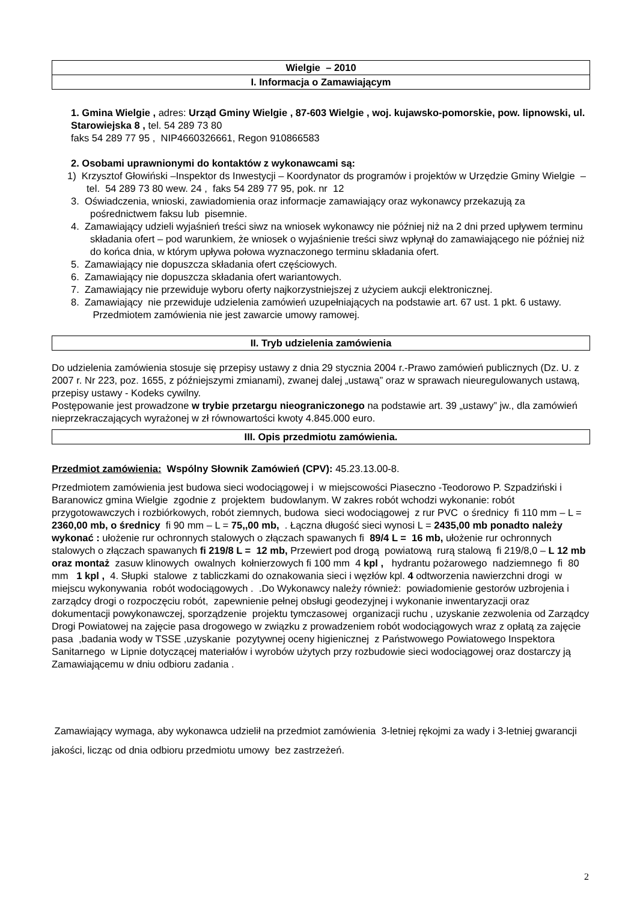Wielgie – 2010
I. Informacja o Zamawiającym
1. Gmina Wielgie , adres: Urząd Gminy Wielgie , 87-603 Wielgie , woj. kujawsko-pomorskie, pow. lipnowski, ul. Starowiejska 8 , tel. 54 289 73 80
faks 54 289 77 95 , NIP4660326661, Regon 910866583
2. Osobami uprawnionymi do kontaktów z wykonawcami są:
1) Krzysztof Głowiński –Inspektor ds Inwestycji – Koordynator ds programów i projektów w Urzędzie Gminy Wielgie – tel. 54 289 73 80 wew. 24 , faks 54 289 77 95, pok. nr 12
3. Oświadczenia, wnioski, zawiadomienia oraz informacje zamawiający oraz wykonawcy przekazują za pośrednictwem faksu lub pisemnie.
4. Zamawiający udzieli wyjaśnień treści siwz na wniosek wykonawcy nie później niż na 2 dni przed upływem terminu składania ofert – pod warunkiem, że wniosek o wyjaśnienie treści siwz wpłynął do zamawiającego nie później niż do końca dnia, w którym upływa połowa wyznaczonego terminu składania ofert.
5. Zamawiający nie dopuszcza składania ofert częściowych.
6. Zamawiający nie dopuszcza składania ofert wariantowych.
7. Zamawiający nie przewiduje wyboru oferty najkorzystniejszej z użyciem aukcji elektronicznej.
8. Zamawiający nie przewiduje udzielenia zamówień uzupełniających na podstawie art. 67 ust. 1 pkt. 6 ustawy. Przedmiotem zamówienia nie jest zawarcie umowy ramowej.
II. Tryb udzielenia zamówienia
Do udzielenia zamówienia stosuje się przepisy ustawy z dnia 29 stycznia 2004 r.-Prawo zamówień publicznych (Dz. U. z 2007 r. Nr 223, poz. 1655, z późniejszymi zmianami), zwanej dalej „ustawą” oraz w sprawach nieuregulowanych ustawą, przepisy ustawy - Kodeks cywilny.
Postępowanie jest prowadzone w trybie przetargu nieograniczonego na podstawie art. 39 „ustawy” jw., dla zamówień nieprzekraczających wyrażonej w zł równowartości kwoty 4.845.000 euro.
III. Opis przedmiotu zamówienia.
Przedmiot zamówienia: Wspólny Słownik Zamówień (CPV): 45.23.13.00-8.
Przedmiotem zamówienia jest budowa sieci wodociągowej i w miejscowości Piaseczno -Teodorowo P. Szpadziński i Baranowicz gmina Wielgie zgodnie z projektem budowlanym. W zakres robót wchodzi wykonanie: robót przygotowawczych i rozbiórkowych, robót ziemnych, budowa sieci wodociągowej z rur PVC o średnicy fi 110 mm – L = 2360,00 mb, o średnicy fi 90 mm – L = 75,,00 mb, . Łączna długość sieci wynosi L = 2435,00 mb ponadto należy wykonać : ułożenie rur ochronnych stalowych o złączach spawanych fi 89/4 L = 16 mb, ułożenie rur ochronnych stalowych o złączach spawanych fi 219/8 L = 12 mb, Przewiert pod drogą powiatową rurą stalową fi 219/8,0 – L 12 mb oraz montaż zasuw klinowych owalnych kołnierzowych fi 100 mm 4 kpl , hydrantu pożarowego nadziemnego fi 80 mm 1 kpl , 4. Słupki stalowe z tabliczkami do oznakowania sieci i węzłów kpl. 4 odtworzenia nawierzchni drogi w miejscu wykonywania robót wodociągowych . .Do Wykonawcy należy również: powiadomienie gestorów uzbrojenia i zarządcy drogi o rozpoczęciu robót, zapewnienie pełnej obsługi geodezyjnej i wykonanie inwentaryzacji oraz dokumentacji powykonawczej, sporządzenie projektu tymczasowej organizacji ruchu , uzyskanie zezwolenia od Zarządcy Drogi Powiatowej na zajęcie pasa drogowego w związku z prowadzeniem robót wodociągowych wraz z opłatą za zajęcie pasa ,badania wody w TSSE ,uzyskanie pozytywnej oceny higienicznej z Państwowego Powiatowego Inspektora Sanitarnego w Lipnie dotyczącej materiałów i wyrobów użytych przy rozbudowie sieci wodociągowej oraz dostarczy ją Zamawiającemu w dniu odbioru zadania .
Zamawiający wymaga, aby wykonawca udzielił na przedmiot zamówienia 3-letniej rękojmi za wady i 3-letniej gwarancji jakości, licząc od dnia odbioru przedmiotu umowy bez zastrzeżeń.
2